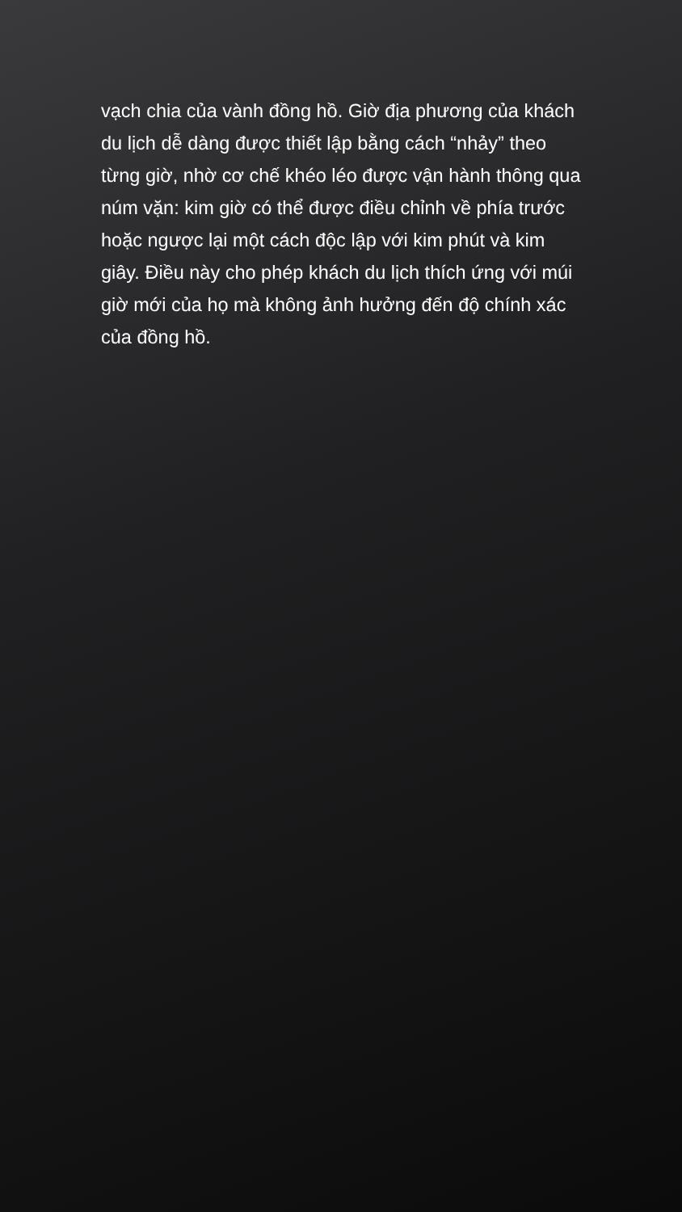vạch chia của vành đồng hồ. Giờ địa phương của khách du lịch dễ dàng được thiết lập bằng cách “nhảy” theo từng giờ, nhờ cơ chế khéo léo được vận hành thông qua núm vặn: kim giờ có thể được điều chỉnh về phía trước hoặc ngược lại một cách độc lập với kim phút và kim giây. Điều này cho phép khách du lịch thích ứng với múi giờ mới của họ mà không ảnh hưởng đến độ chính xác của đồng hồ.